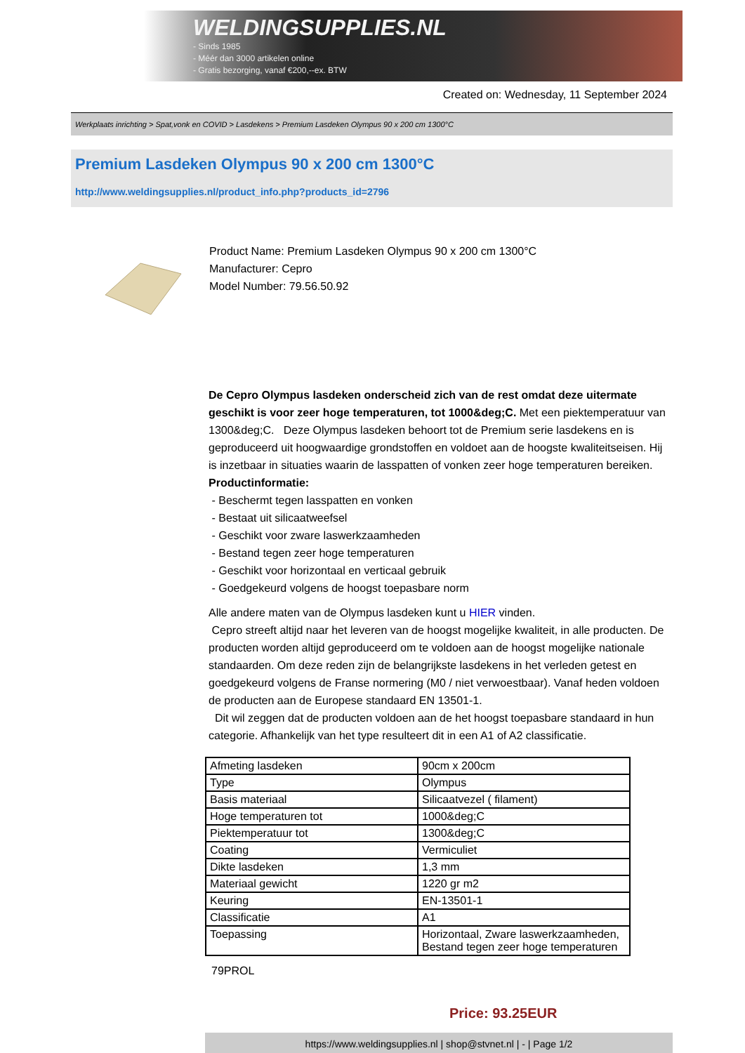WELDINGSUPPLIES.NL
- Sinds 1985
- Méér dan 3000 artikelen online
- Gratis bezorging, vanaf €200,--ex. BTW
Created on: Wednesday, 11 September 2024
Werkplaats inrichting > Spat,vonk en COVID > Lasdekens > Premium Lasdeken Olympus 90 x 200 cm 1300°C
Premium Lasdeken Olympus 90 x 200 cm 1300°C
http://www.weldingsupplies.nl/product_info.php?products_id=2796
Product Name: Premium Lasdeken Olympus 90 x 200 cm 1300°C
Manufacturer: Cepro
Model Number: 79.56.50.92
De Cepro Olympus lasdeken onderscheid zich van de rest omdat deze uitermate geschikt is voor zeer hoge temperaturen, tot 1000&deg;C. Met een piektemperatuur van 1300&deg;C. Deze Olympus lasdeken behoort tot de Premium serie lasdekens en is geproduceerd uit hoogwaardige grondstoffen en voldoet aan de hoogste kwaliteitseisen. Hij is inzetbaar in situaties waarin de lasspatten of vonken zeer hoge temperaturen bereiken.
Productinformatie:
- Beschermt tegen lasspatten en vonken
- Bestaat uit silicaatweefsel
- Geschikt voor zware laswerkzaamheden
- Bestand tegen zeer hoge temperaturen
- Geschikt voor horizontaal en verticaal gebruik
- Goedgekeurd volgens de hoogst toepasbare norm
Alle andere maten van de Olympus lasdeken kunt u HIER vinden.
Cepro streeft altijd naar het leveren van de hoogst mogelijke kwaliteit, in alle producten. De producten worden altijd geproduceerd om te voldoen aan de hoogst mogelijke nationale standaarden. Om deze reden zijn de belangrijkste lasdekens in het verleden getest en goedgekeurd volgens de Franse normering (M0 / niet verwoestbaar). Vanaf heden voldoen de producten aan de Europese standaard EN 13501-1.
Dit wil zeggen dat de producten voldoen aan de het hoogst toepasbare standaard in hun categorie. Afhankelijk van het type resulteert dit in een A1 of A2 classificatie.
| Afmeting lasdeken | 90cm x 200cm |
| Type | Olympus |
| Basis materiaal | Silicaatvezel ( filament) |
| Hoge temperaturen tot | 1000&deg;C |
| Piektemperatuur tot | 1300&deg;C |
| Coating | Vermiculiet |
| Dikte lasdeken | 1,3 mm |
| Materiaal gewicht | 1220 gr m2 |
| Keuring | EN-13501-1 |
| Classificatie | A1 |
| Toepassing | Horizontaal, Zware laswerkzaamheden, Bestand tegen zeer hoge temperaturen |
79PROL
Price: 93.25EUR
https://www.weldingsupplies.nl | shop@stvnet.nl | - | Page 1/2